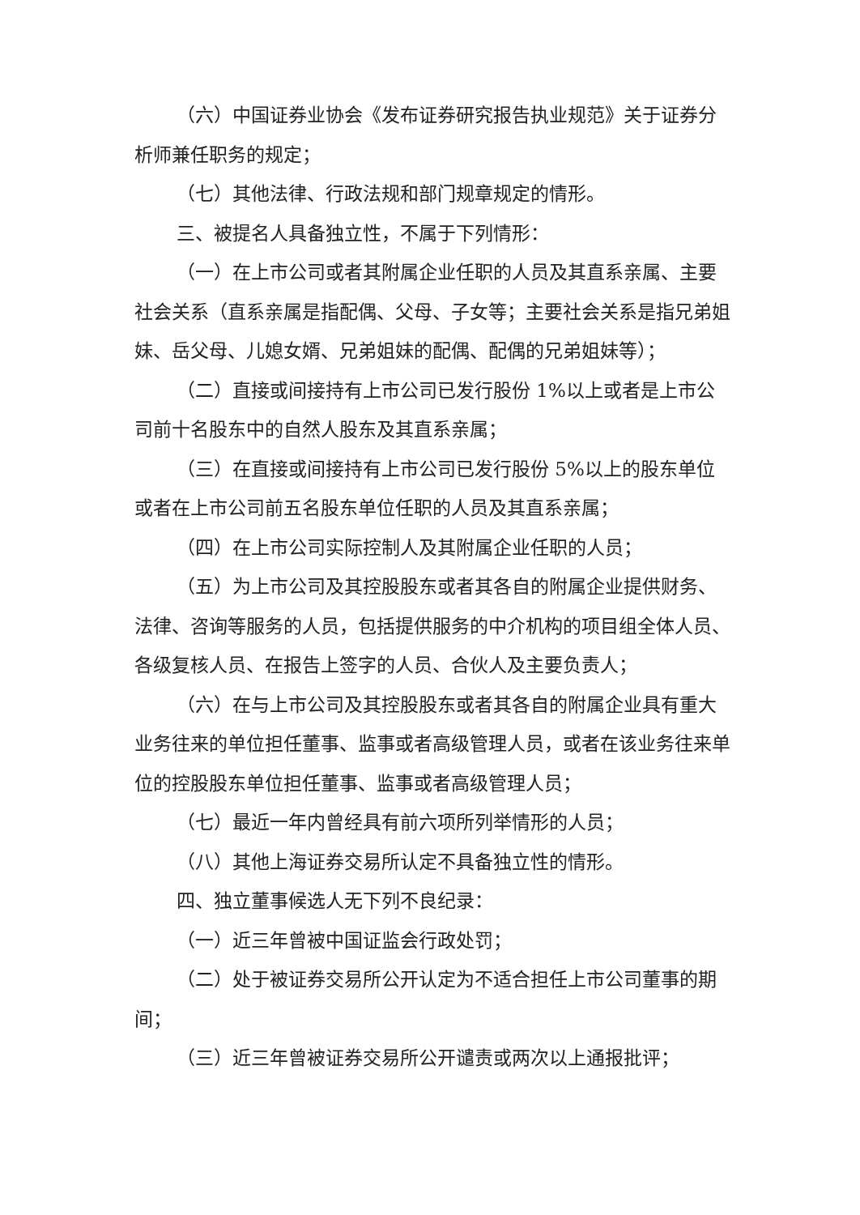（六）中国证券业协会《发布证券研究报告执业规范》关于证券分析师兼任职务的规定；
（七）其他法律、行政法规和部门规章规定的情形。
三、被提名人具备独立性，不属于下列情形：
（一）在上市公司或者其附属企业任职的人员及其直系亲属、主要社会关系（直系亲属是指配偶、父母、子女等；主要社会关系是指兄弟姐妹、岳父母、儿媳女婿、兄弟姐妹的配偶、配偶的兄弟姐妹等）；
（二）直接或间接持有上市公司已发行股份 1%以上或者是上市公司前十名股东中的自然人股东及其直系亲属；
（三）在直接或间接持有上市公司已发行股份 5%以上的股东单位或者在上市公司前五名股东单位任职的人员及其直系亲属；
（四）在上市公司实际控制人及其附属企业任职的人员；
（五）为上市公司及其控股股东或者其各自的附属企业提供财务、法律、咨询等服务的人员，包括提供服务的中介机构的项目组全体人员、各级复核人员、在报告上签字的人员、合伙人及主要负责人；
（六）在与上市公司及其控股股东或者其各自的附属企业具有重大业务往来的单位担任董事、监事或者高级管理人员，或者在该业务往来单位的控股股东单位担任董事、监事或者高级管理人员；
（七）最近一年内曾经具有前六项所列举情形的人员；
（八）其他上海证券交易所认定不具备独立性的情形。
四、独立董事候选人无下列不良纪录：
（一）近三年曾被中国证监会行政处罚；
（二）处于被证券交易所公开认定为不适合担任上市公司董事的期间；
（三）近三年曾被证券交易所公开谴责或两次以上通报批评；